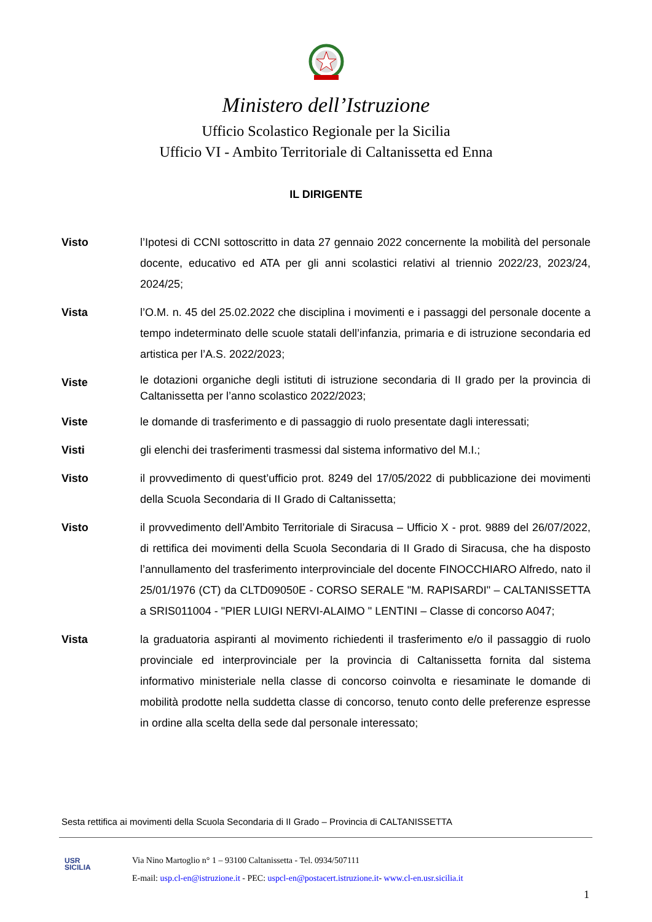Ministero dell’Istruzione
Ufficio Scolastico Regionale per la Sicilia
Ufficio VI - Ambito Territoriale di Caltanissetta ed Enna
IL DIRIGENTE
Visto l’Ipotesi di CCNI sottoscritto in data 27 gennaio 2022 concernente la mobilità del personale docente, educativo ed ATA per gli anni scolastici relativi al triennio 2022/23, 2023/24, 2024/25;
Vista l’O.M. n. 45 del 25.02.2022 che disciplina i movimenti e i passaggi del personale docente a tempo indeterminato delle scuole statali dell’infanzia, primaria e di istruzione secondaria ed artistica per l’A.S. 2022/2023;
Viste
le dotazioni organiche degli istituti di istruzione secondaria di II grado per la provincia di Caltanissetta per l’anno scolastico 2022/2023;
Viste le domande di trasferimento e di passaggio di ruolo presentate dagli interessati;
Visti gli elenchi dei trasferimenti trasmessi dal sistema informativo del M.I.;
Visto il provvedimento di quest’ufficio prot. 8249 del 17/05/2022 di pubblicazione dei movimenti della Scuola Secondaria di II Grado di Caltanissetta;
Visto il provvedimento dell’Ambito Territoriale di Siracusa – Ufficio X - prot. 9889 del 26/07/2022, di rettifica dei movimenti della Scuola Secondaria di II Grado di Siracusa, che ha disposto l’annullamento del trasferimento interprovinciale del docente FINOCCHIARO Alfredo, nato il 25/01/1976 (CT) da CLTD09050E - CORSO SERALE "M. RAPISARDI" – CALTANISSETTA a SRIS011004 - "PIER LUIGI NERVI-ALAIMO " LENTINI – Classe di concorso A047;
Vista la graduatoria aspiranti al movimento richiedenti il trasferimento e/o il passaggio di ruolo provinciale ed interprovinciale per la provincia di Caltanissetta fornita dal sistema informativo ministeriale nella classe di concorso coinvolta e riesaminate le domande di mobilità prodotte nella suddetta classe di concorso, tenuto conto delle preferenze espresse in ordine alla scelta della sede dal personale interessato;
Sesta rettifica ai movimenti della Scuola Secondaria di II Grado – Provincia di CALTANISSETTA
USR
SICILIA
Via Nino Martoglio n° 1 – 93100 Caltanissetta - Tel. 0934/507111
E-mail: usp.cl-en@istruzione.it - PEC: uspcl-en@postacert.istruzione.it- www.cl-en.usr.sicilia.it
1